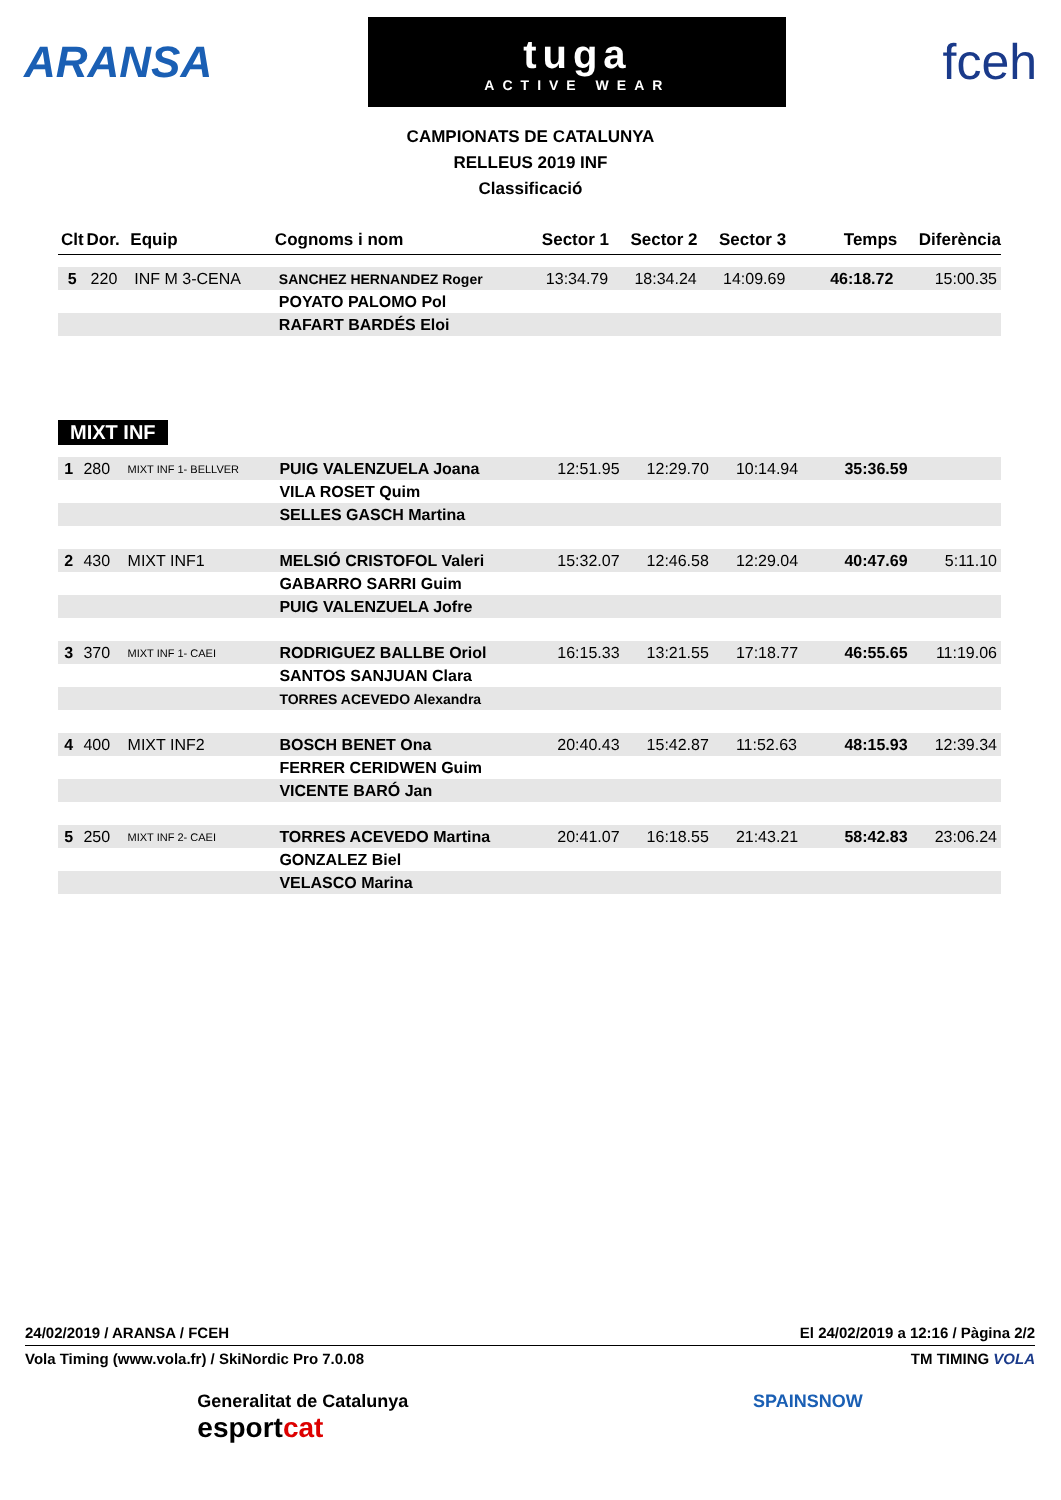ARANSA
tuga
ACTIVE WEAR
fceh
CAMPIONATS DE CATALUNYA
RELLEUS 2019 INF
Classificació
| Clt | Dor. | Equip | Cognoms i nom | Sector 1 | Sector 2 | Sector 3 | Temps | Diferència |
| --- | --- | --- | --- | --- | --- | --- | --- | --- |
| 5 | 220 | INF M 3-CENA | SANCHEZ HERNANDEZ Roger | 13:34.79 | 18:34.24 | 14:09.69 | 46:18.72 | 15:00.35 |
| | | | POYATO PALOMO Pol | | | | | |
| | | | RAFART BARDÉS Eloi | | | | | |
MIXT INF
| 1 | 280 | MIXT INF 1- BELLVER | PUIG VALENZUELA Joana | 12:51.95 | 12:29.70 | 10:14.94 | 35:36.59 | |
| | | | VILA ROSET Quim | | | | | |
| | | | SELLES GASCH Martina | | | | | |
| 2 | 430 | MIXT INF1 | MELSIÓ CRISTOFOL Valeri | 15:32.07 | 12:46.58 | 12:29.04 | 40:47.69 | 5:11.10 |
| | | | GABARRO SARRI Guim | | | | | |
| | | | PUIG VALENZUELA Jofre | | | | | |
| 3 | 370 | MIXT INF 1- CAEI | RODRIGUEZ BALLBE Oriol | 16:15.33 | 13:21.55 | 17:18.77 | 46:55.65 | 11:19.06 |
| | | | SANTOS SANJUAN Clara | | | | | |
| | | | TORRES ACEVEDO Alexandra | | | | | |
| 4 | 400 | MIXT INF2 | BOSCH BENET Ona | 20:40.43 | 15:42.87 | 11:52.63 | 48:15.93 | 12:39.34 |
| | | | FERRER CERIDWEN Guim | | | | | |
| | | | VICENTE BARÓ Jan | | | | | |
| 5 | 250 | MIXT INF 2- CAEI | TORRES ACEVEDO Martina | 20:41.07 | 16:18.55 | 21:43.21 | 58:42.83 | 23:06.24 |
| | | | GONZALEZ Biel | | | | | |
| | | | VELASCO Marina | | | | | |
24/02/2019 / ARANSA / FCEH El 24/02/2019 a 12:16 / Pàgina 2/2
Vola Timing (www.vola.fr) / SkiNordic Pro 7.0.08 TM TIMING VOLA
Generalitat de Catalunya
esportcat
SPAINSNOW